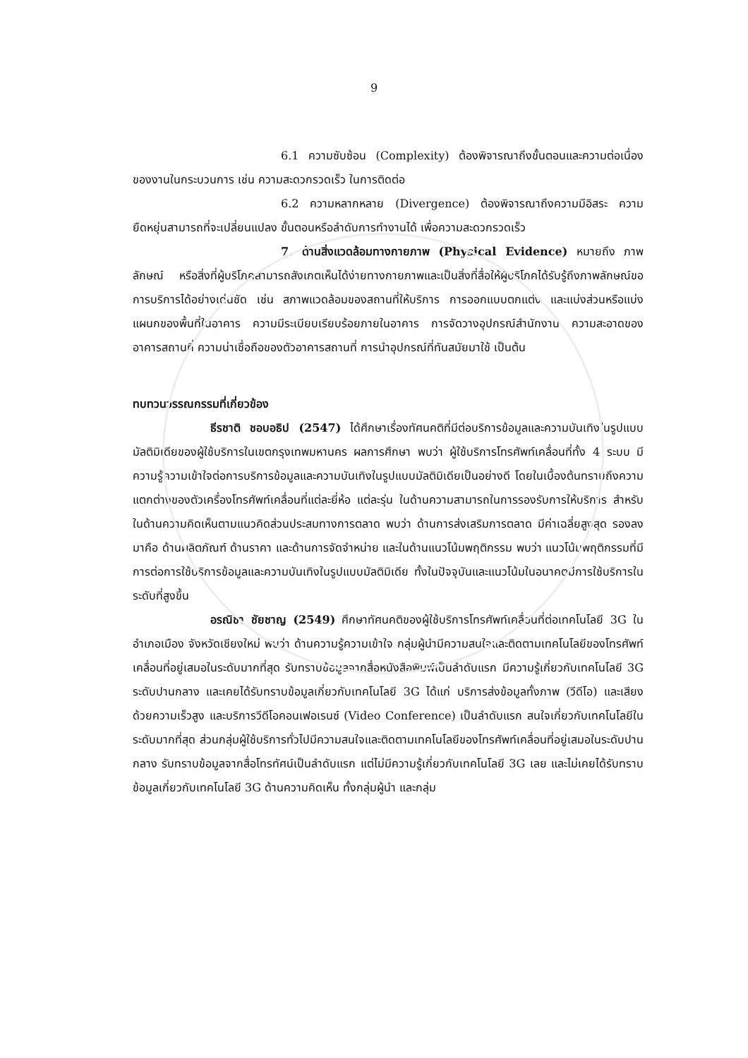9
6.1 ความซับซ้อน (Complexity) ต้องพิจารณาถึงขั้นตอนและความต่อเนื่องของงานในกระบวนการ เช่น ความสะดวกรวดเร็ว ในการติดต่อ
6.2 ความหลากหลาย (Divergence) ต้องพิจารณาถึงความมีอิสระ ความยืดหยุ่นสามารถที่จะเปลี่ยนแปลง ขั้นตอนหรือลำดับการทำงานได้ เพื่อความสะดวกรวดเร็ว
7. ด้านสิ่งแวดล้อมทางกายภาพ (Physical Evidence) หมายถึง ภาพลักษณ์ หรือสิ่งที่ผู้บริโภคสามารถสังเกตเห็นได้ง่ายทางกายภาพและเป็นสิ่งที่สื่อให้ผู้บริโภคได้รับรู้ถึงภาพลักษณ์ขอการบริการได้อย่างเด่นชัด เช่น สภาพแวดล้อมของสถานที่ให้บริการ การออกแบบตกแต่ง และแบ่งส่วนหรือแบ่งแผนกของพื้นที่ในอาคาร ความมีระเบียบเรียบร้อยภายในอาคาร การจัดวางอุปกรณ์สำนักงาน ความสะอาดของอาคารสถานที่ ความน่าเชื่อถือของตัวอาคารสถานที่ การนำอุปกรณ์ที่ทันสมัยมาใช้ เป็นต้น
ทบทวนวรรณกรรมที่เกี่ยวข้อง
ธีรชาติ ชอบอธิป (2547) ได้ศึกษาเรื่องทัศนคติที่มีต่อบริการข้อมูลและความบันเทิงในรูปแบบมัลติมิเดียของผู้ใช้บริการในเขตกรุงเทพมหานคร ผลการศึกษา พบว่า ผู้ใช้บริการโทรศัพท์เคลื่อนที่ทั้ง 4 ระบบ มีความรู้ความเข้าใจต่อการบริการข้อมูลและความบันเทิงในรูปแบบมัลติมิเดียเป็นอย่างดี โดยในเบื้องต้นทราบถึงความแตกต่างของตัวเครื่องโทรศัพท์เคลื่อนที่แต่ละยี่ห้อ แต่ละรุ่น ในด้านความสามารถในการรองรับการให้บริการ สำหรับในด้านความคิดเห็นตามแนวคิดส่วนประสมทางการตลาด พบว่า ด้านการส่งเสริมการตลาด มีค่าเฉลี่ยสูงสุด รองลงมาคือ ด้านผลิตภัณฑ์ ด้านราคา และด้านการจัดจำหน่าย และในด้านแนวโน้มพฤติกรรม พบว่า แนวโน้มพฤติกรรมที่มีการต่อการใช้บริการข้อมูลและความบันเทิงในรูปแบบมัลติมิเดีย ทั้งในปัจจุบันและแนวโน้มในอนาคตมีการใช้บริการในระดับที่สูงขึ้น
อรณิชา ชัยชาญ (2549) ศึกษาทัศนคติของผู้ใช้บริการโทรศัพท์เคลื่อนที่ต่อเทคโนโลยี 3G ในอำเภอเมือง จังหวัดเชียงใหม่ พบว่า ด้านความรู้ความเข้าใจ กลุ่มผู้นำมีความสนใจและติดตามเทคโนโลยีของโทรศัพท์เคลื่อนที่อยู่เสมอในระดับมากที่สุด รับทราบข้อมูลจากสื่อหนังสือพิมพ์เป็นลำดับแรก มีความรู้เกี่ยวกับเทคโนโลยี 3G ระดับปานกลาง และเคยได้รับทราบข้อมูลเกี่ยวกับเทคโนโลยี 3G ได้แก่ บริการส่งข้อมูลทั้งภาพ (วีดีโอ) และเสียงด้วยความเร็วสูง และบริการวีดีโอคอนเฟอเรนซ์ (Video Conference) เป็นลำดับแรก สนใจเกี่ยวกับเทคโนโลยีในระดับมากที่สุด ส่วนกลุ่มผู้ใช้บริการทั่วไปมีความสนใจและติดตามเทคโนโลยีของโทรศัพท์เคลื่อนที่อยู่เสมอในระดับปานกลาง รับทราบข้อมูลจากสื่อโทรทัศน์เป็นลำดับแรก แต่ไม่มีความรู้เกี่ยวกับเทคโนโลยี 3G เลย และไม่เคยได้รับทราบข้อมูลเกี่ยวกับเทคโนโลยี 3G ด้านความคิดเห็น ทั้งกลุ่มผู้นำ และกลุ่ม